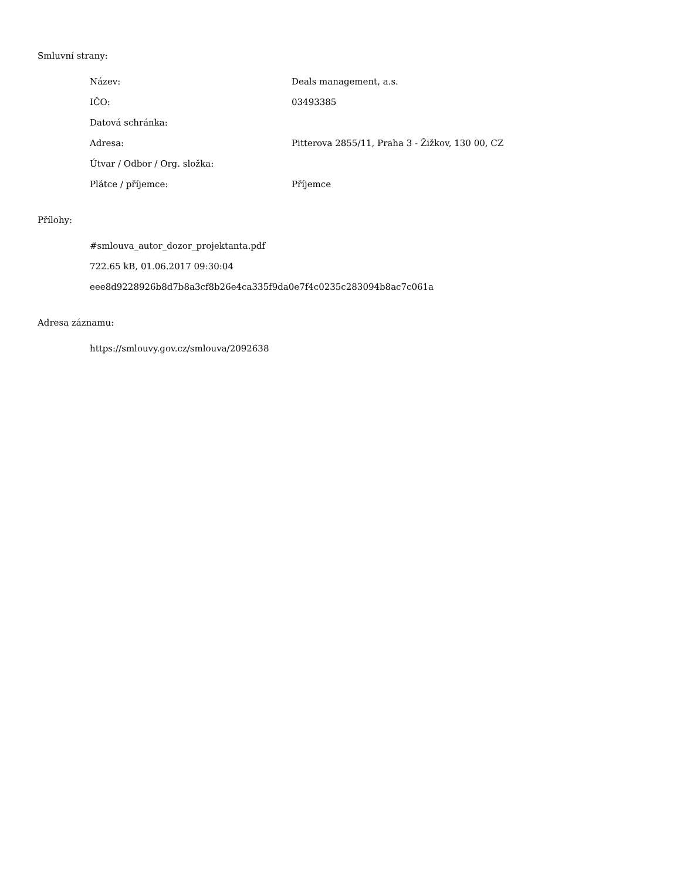Smluvní strany:
| Název: | Deals management, a.s. |
| IČO: | 03493385 |
| Datová schránka: | |
| Adresa: | Pitterova 2855/11, Praha 3 - Žižkov, 130 00, CZ |
| Útvar / Odbor / Org. složka: | |
| Plátce / příjemce: | Příjemce |
Přílohy:
#smlouva_autor_dozor_projektanta.pdf
722.65 kB, 01.06.2017 09:30:04
eee8d9228926b8d7b8a3cf8b26e4ca335f9da0e7f4c0235c283094b8ac7c061a
Adresa záznamu:
https://smlouvy.gov.cz/smlouva/2092638